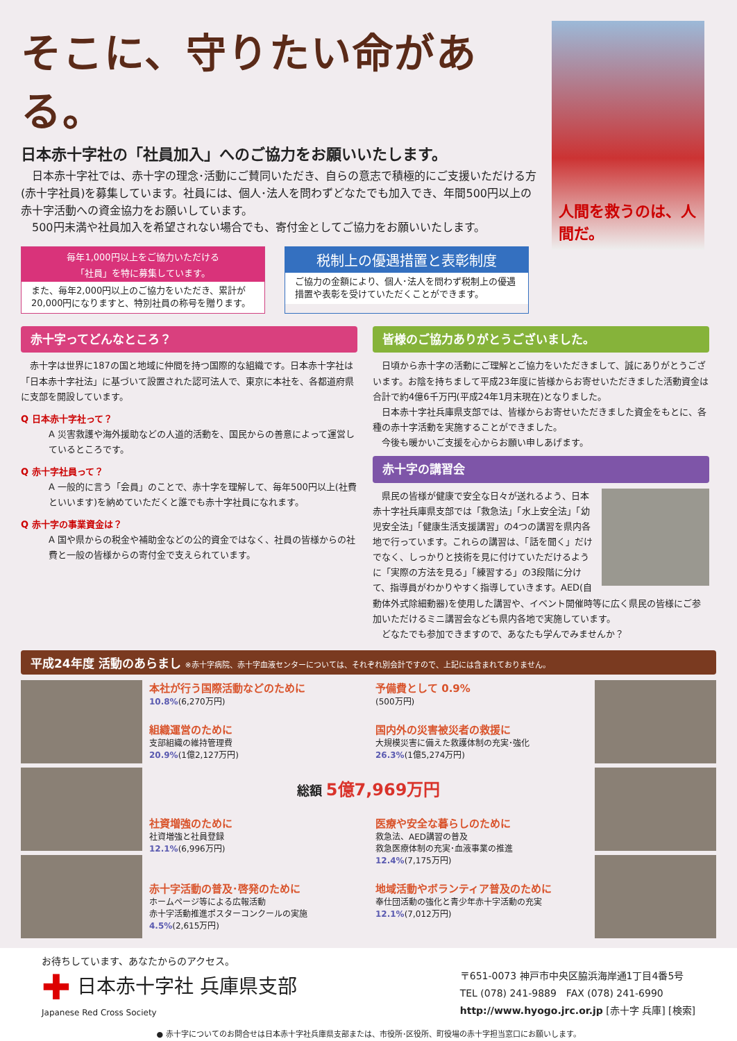そこに、守りたい命がある。
日本赤十字社の「社員加入」へのご協力をお願いいたします。
　日本赤十字社では、赤十字の理念･活動にご賛同いただき、自らの意志で積極的にご支援いただける方(赤十字社員)を募集しています。社員には、個人･法人を問わずどなたでも加入でき、年間500円以上の赤十字活動への資金協力をお願いしています。
　500円未満や社員加入を希望されない場合でも、寄付金としてご協力をお願いいたします。
毎年1,000円以上をご協力いただける
「社員」を特に募集しています。
また、毎年2,000円以上のご協力をいただき、累計が20,000円になりますと、特別社員の称号を贈ります。
税制上の優遇措置と表彰制度
ご協力の金額により、個人･法人を問わず税制上の優遇措置や表彰を受けていただくことができます。
人間を救うのは、人間だ。
赤十字ってどんなところ？
　赤十字は世界に187の国と地域に仲間を持つ国際的な組織です。日本赤十字社は「日本赤十字社法」に基づいて設置された認可法人で、東京に本社を、各都道府県に支部を開設しています。
Q 日本赤十字社って？
A 災害救護や海外援助などの人道的活動を、国民からの善意によって運営しているところです。
Q 赤十字社員って？
A 一般的に言う「会員」のことで、赤十字を理解して、毎年500円以上(社費といいます)を納めていただくと誰でも赤十字社員になれます。
Q 赤十字の事業資金は？
A 国や県からの税金や補助金などの公的資金ではなく、社員の皆様からの社費と一般の皆様からの寄付金で支えられています。
皆様のご協力ありがとうございました。
　日頃から赤十字の活動にご理解とご協力をいただきまして、誠にありがとうございます。お陰を持ちまして平成23年度に皆様からお寄せいただきました活動資金は合計で約4億6千万円(平成24年1月末現在)となりました。
　日本赤十字社兵庫県支部では、皆様からお寄せいただきました資金をもとに、各種の赤十字活動を実施することができました。
　今後も暖かいご支援を心からお願い申しあげます。
赤十字の講習会
　県民の皆様が健康で安全な日々が送れるよう、日本赤十字社兵庫県支部では「救急法」「水上安全法」「幼児安全法」「健康生活支援講習」の4つの講習を県内各地で行っています。これらの講習は、「話を聞く」だけでなく、しっかりと技術を見に付けていただけるように「実際の方法を見る」「練習する」の3段階に分けて、指導員がわかりやすく指導していきます。AED(自動体外式除細動器)を使用した講習や、イベント開催時等に広く県民の皆様にご参加いただけるミニ講習会なども県内各地で実施しています。
　どなたでも参加できますので、あなたも学んでみませんか？
平成24年度 活動のあらまし ※赤十字病院、赤十字血液センターについては、それぞれ別会計ですので、上記には含まれておりません。
本社が行う国際活動などのために
10.8%(6,270万円)
予備費として 0.9%
(500万円)
組織運営のために
支部組織の維持管理費
20.9%(1億2,127万円)
国内外の災害被災者の救援に
大規模災害に備えた救護体制の充実･強化
26.3%(1億5,274万円)
総額 5億7,969万円
社資増強のために
社資増強と社員登録
12.1%(6,996万円)
医療や安全な暮らしのために
救急法、AED講習の普及
救急医療体制の充実･血液事業の推進
12.4%(7,175万円)
赤十字活動の普及･啓発のために
ホームページ等による広報活動
赤十字活動推進ポスターコンクールの実施
4.5%(2,615万円)
地域活動やボランティア普及のために
奉仕団活動の強化と青少年赤十字活動の充実
12.1%(7,012万円)
お待ちしています、あなたからのアクセス。
✚ 日本赤十字社 兵庫県支部
Japanese Red Cross Society
〒651-0073 神戸市中央区脇浜海岸通1丁目4番5号
TEL (078) 241-9889　FAX (078) 241-6990
http://www.hyogo.jrc.or.jp [赤十字 兵庫] [検索]
● 赤十字についてのお問合せは日本赤十字社兵庫県支部または、市役所･区役所、町役場の赤十字担当窓口にお願いします。